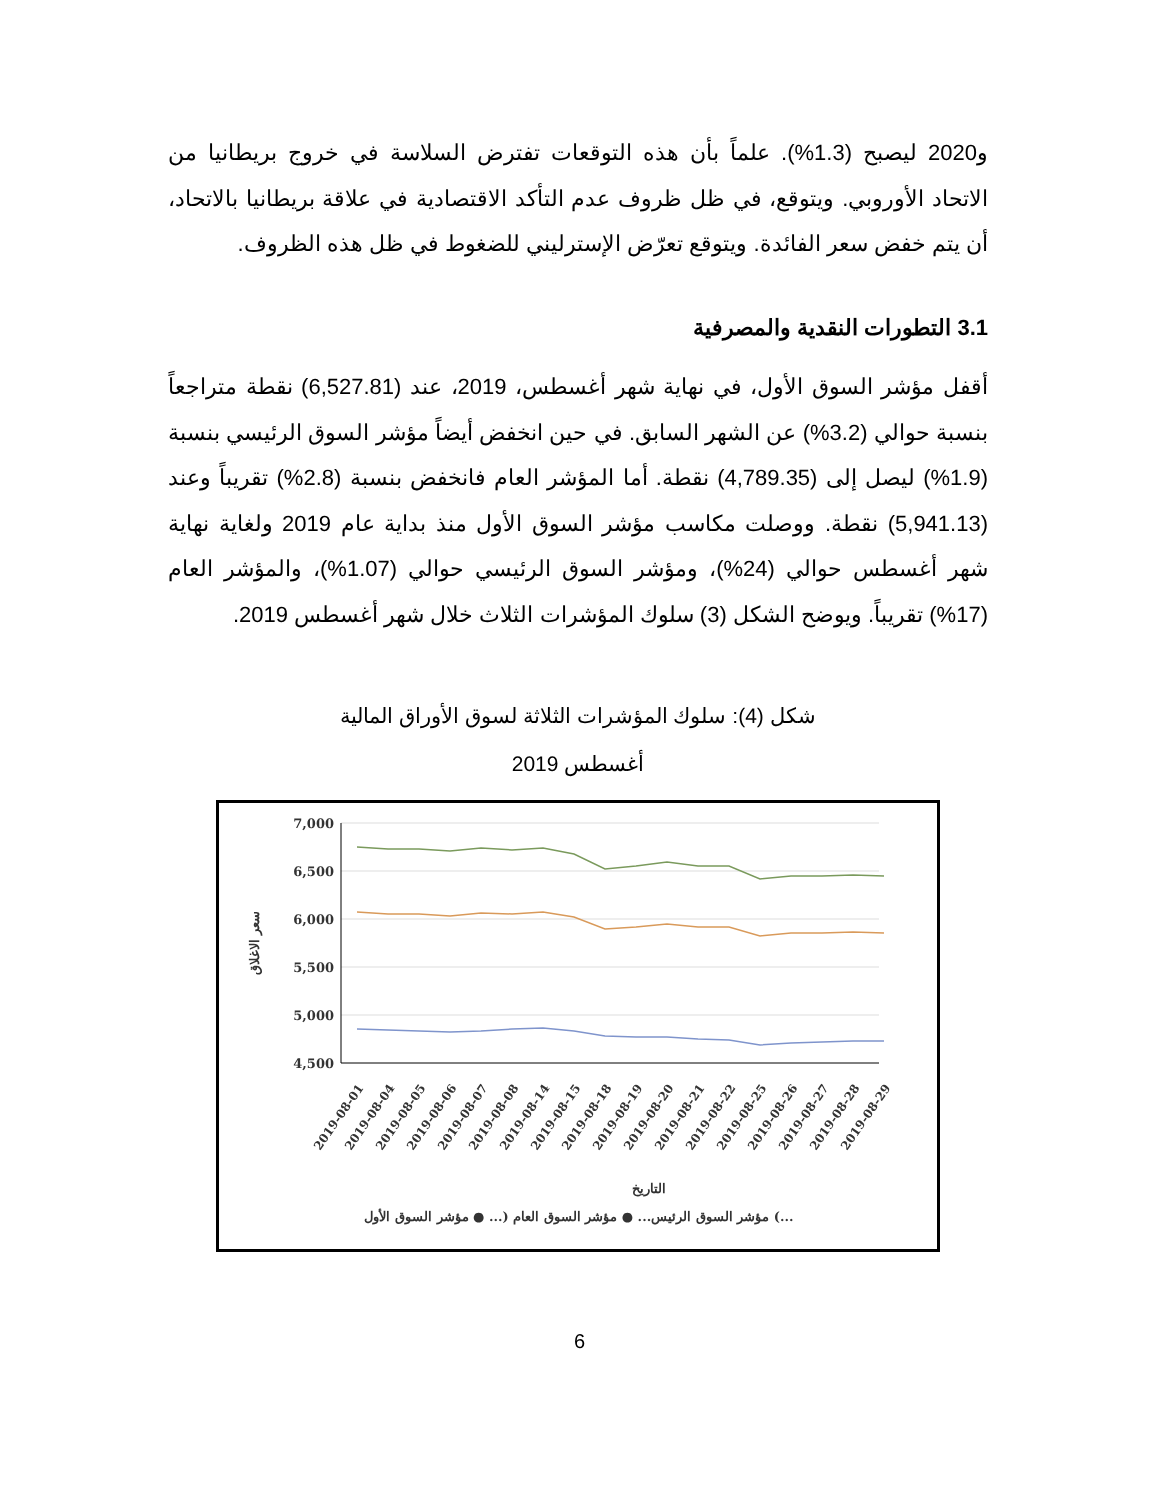و2020 ليصبح (1.3%). علماً بأن هذه التوقعات تفترض السلاسة في خروج بريطانيا من الاتحاد الأوروبي. ويتوقع، في ظل ظروف عدم التأكد الاقتصادية في علاقة بريطانيا بالاتحاد، أن يتم خفض سعر الفائدة. ويتوقع تعرّض الإسترليني للضغوط في ظل هذه الظروف.
3.1 التطورات النقدية والمصرفية
أقفل مؤشر السوق الأول، في نهاية شهر أغسطس، 2019، عند (6,527.81) نقطة متراجعاً بنسبة حوالي (3.2%) عن الشهر السابق. في حين انخفض أيضاً مؤشر السوق الرئيسي بنسبة (1.9%) ليصل إلى (4,789.35) نقطة. أما المؤشر العام فانخفض بنسبة (2.8%) تقريباً وعند (5,941.13) نقطة. ووصلت مكاسب مؤشر السوق الأول منذ بداية عام 2019 ولغاية نهاية شهر أغسطس حوالي (24%)، ومؤشر السوق الرئيسي حوالي (1.07%)، والمؤشر العام (17%) تقريباً. ويوضح الشكل (3) سلوك المؤشرات الثلاث خلال شهر أغسطس 2019.
شكل (4): سلوك المؤشرات الثلاثة لسوق الأوراق المالية
أغسطس 2019
7,000
6,500
6,000
5,500
5,000
4,500
سعر الاغلاق
التاريخ
مؤشر السوق الرئيس... ● مؤشر السوق العام (... ● مؤشر السوق الأول (...
2019-08-01
2019-08-04
2019-08-05
2019-08-06
2019-08-07
2019-08-08
2019-08-14
2019-08-15
2019-08-18
2019-08-19
2019-08-20
2019-08-21
2019-08-22
2019-08-25
2019-08-26
2019-08-27
2019-08-28
2019-08-29
6